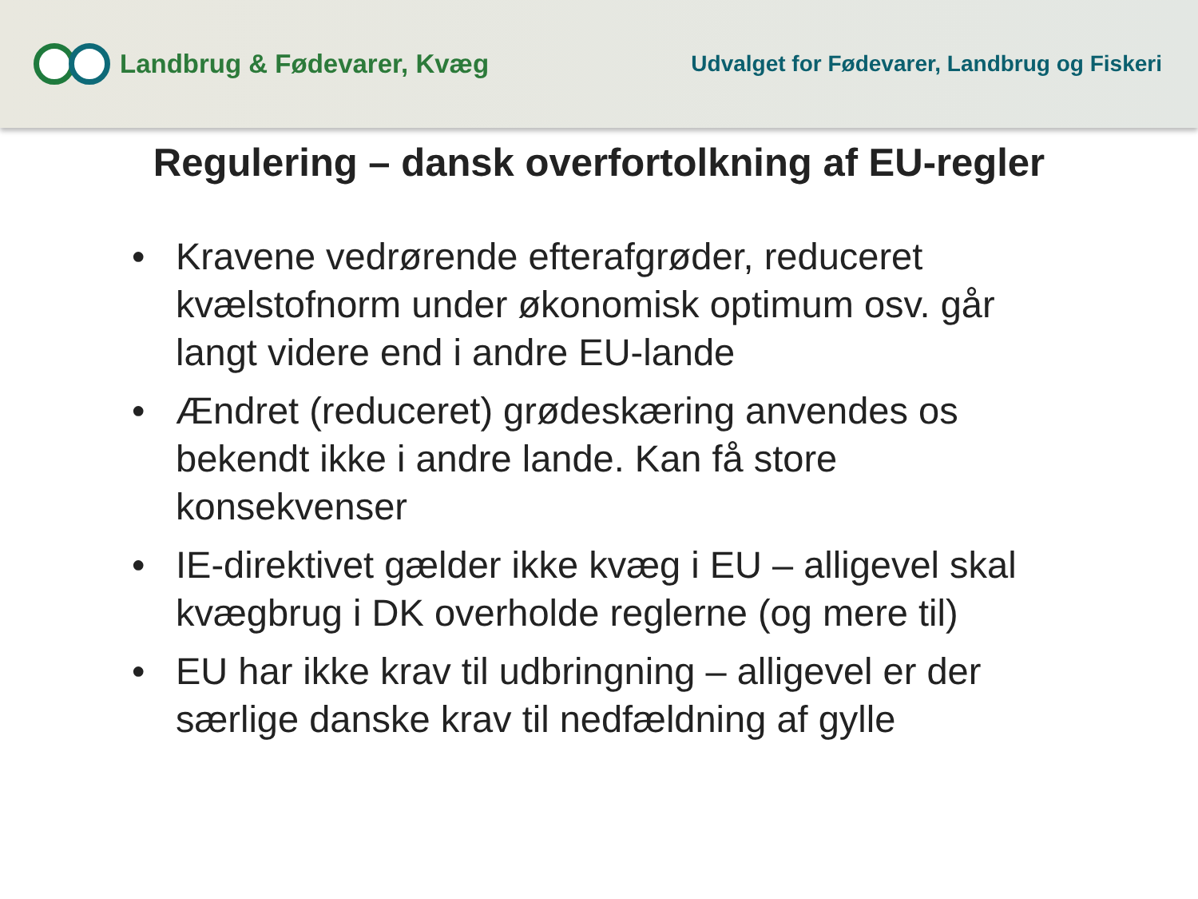Landbrug & Fødevarer, Kvæg
Udvalget for Fødevarer, Landbrug og Fiskeri
Regulering – dansk overfortolkning af EU-regler
• Kravene vedrørende efterafgrøder, reduceret kvælstofnorm under økonomisk optimum osv. går langt videre end i andre EU-lande
• Ændret (reduceret) grødeskæring anvendes os bekendt ikke i andre lande. Kan få store konsekvenser
• IE-direktivet gælder ikke kvæg i EU – alligevel skal kvægbrug i DK overholde reglerne (og mere til)
• EU har ikke krav til udbringning – alligevel er der særlige danske krav til nedfældning af gylle